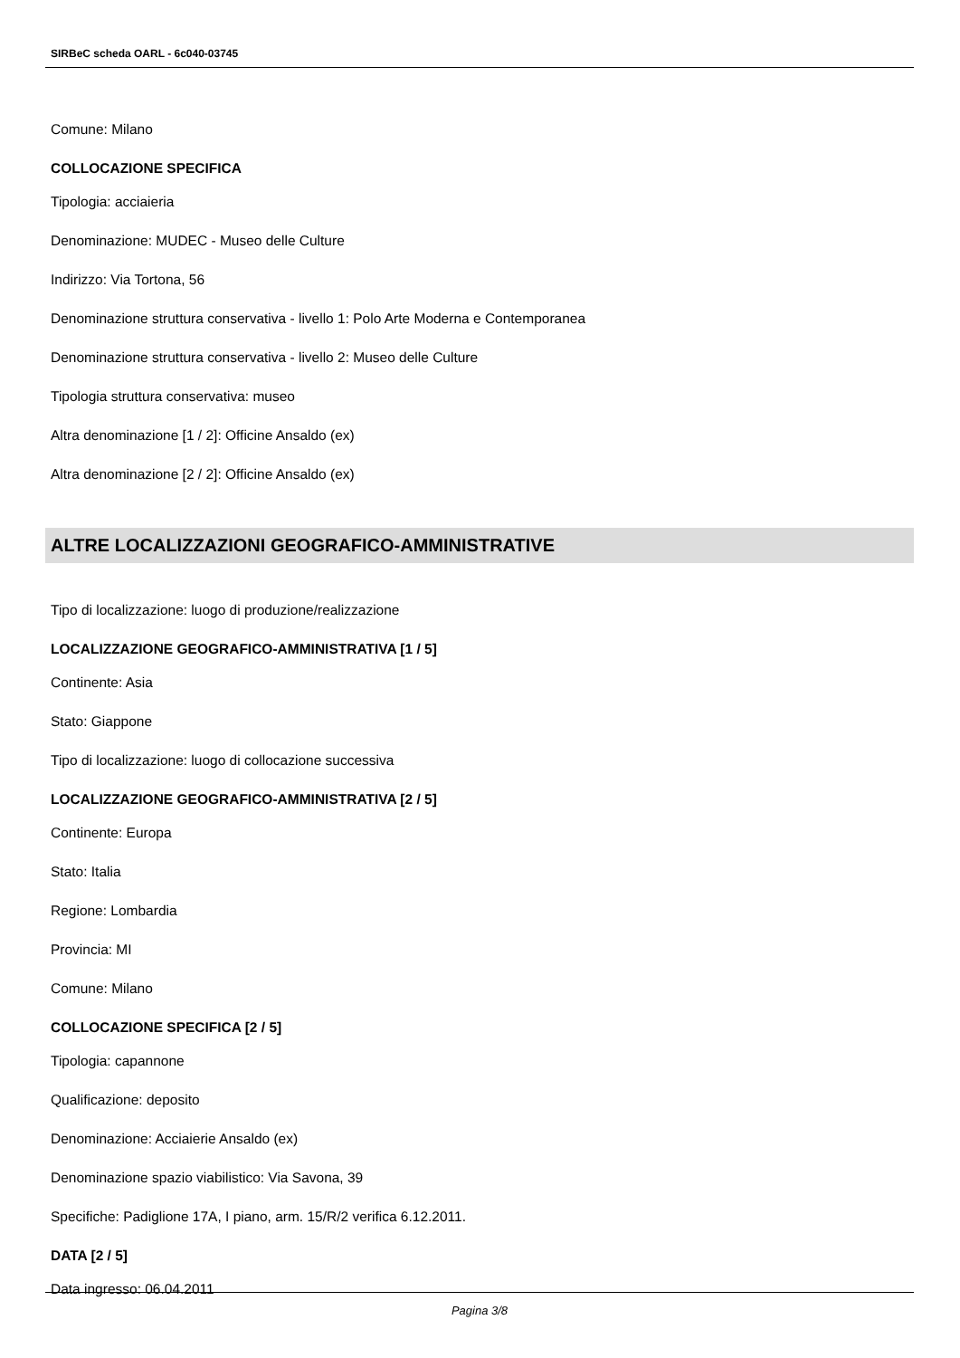SIRBeC scheda OARL - 6c040-03745
Comune: Milano
COLLOCAZIONE SPECIFICA
Tipologia: acciaieria
Denominazione: MUDEC - Museo delle Culture
Indirizzo: Via Tortona, 56
Denominazione struttura conservativa - livello 1: Polo Arte Moderna e Contemporanea
Denominazione struttura conservativa - livello 2: Museo delle Culture
Tipologia struttura conservativa: museo
Altra denominazione [1 / 2]: Officine Ansaldo (ex)
Altra denominazione [2 / 2]: Officine Ansaldo (ex)
ALTRE LOCALIZZAZIONI GEOGRAFICO-AMMINISTRATIVE
Tipo di localizzazione: luogo di produzione/realizzazione
LOCALIZZAZIONE GEOGRAFICO-AMMINISTRATIVA [1 / 5]
Continente: Asia
Stato: Giappone
Tipo di localizzazione: luogo di collocazione successiva
LOCALIZZAZIONE GEOGRAFICO-AMMINISTRATIVA [2 / 5]
Continente: Europa
Stato: Italia
Regione: Lombardia
Provincia: MI
Comune: Milano
COLLOCAZIONE SPECIFICA [2 / 5]
Tipologia: capannone
Qualificazione: deposito
Denominazione: Acciaierie Ansaldo (ex)
Denominazione spazio viabilistico: Via Savona, 39
Specifiche: Padiglione 17A, I piano, arm. 15/R/2 verifica 6.12.2011.
DATA [2 / 5]
Data ingresso: 06.04.2011
Pagina 3/8